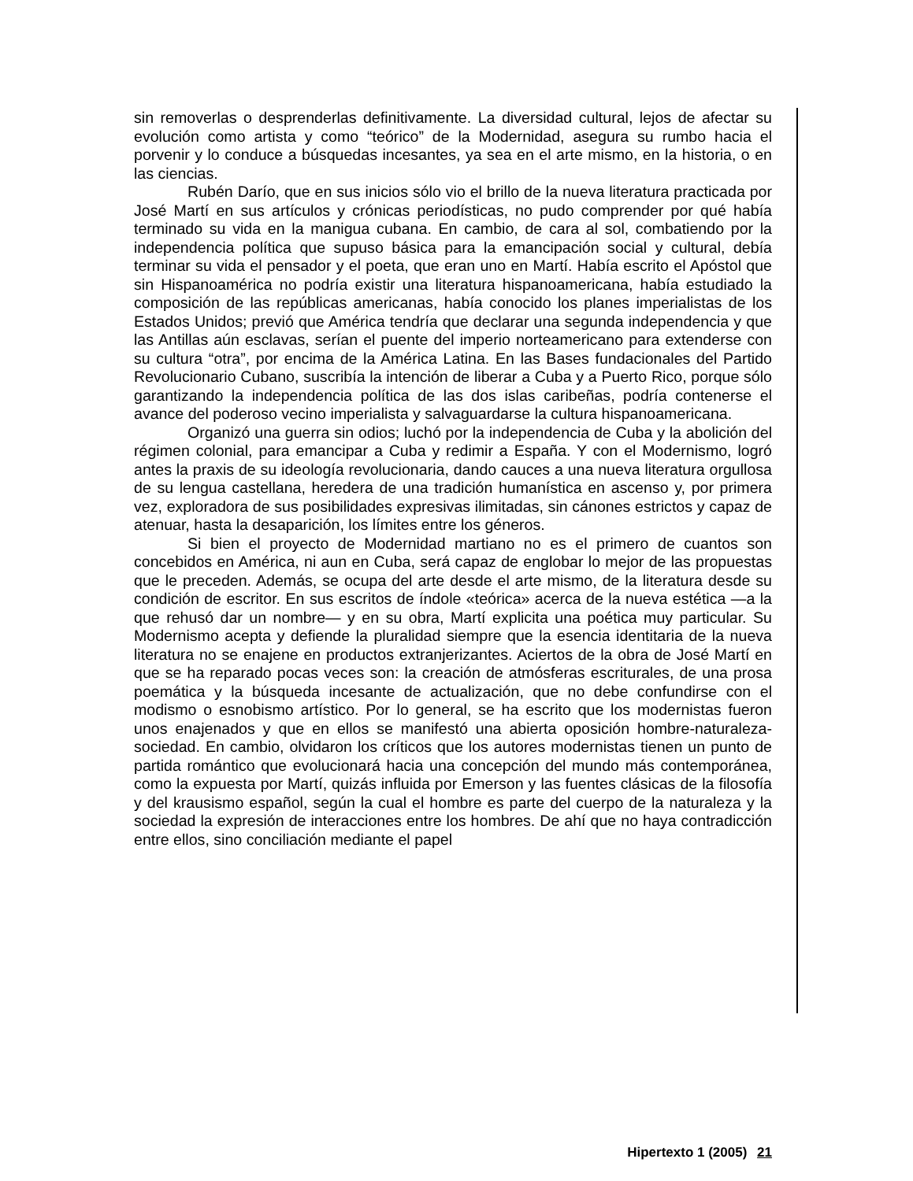sin removerlas o desprenderlas definitivamente. La diversidad cultural, lejos de afectar su evolución como artista y como “teórico” de la Modernidad, asegura su rumbo hacia el porvenir y lo conduce a búsquedas incesantes, ya sea en el arte mismo, en la historia, o en las ciencias.
Rubén Darío, que en sus inicios sólo vio el brillo de la nueva literatura practicada por José Martí en sus artículos y crónicas periodísticas, no pudo comprender por qué había terminado su vida en la manigua cubana. En cambio, de cara al sol, combatiendo por la independencia política que supuso básica para la emancipación social y cultural, debía terminar su vida el pensador y el poeta, que eran uno en Martí. Había escrito el Apóstol que sin Hispanoamérica no podría existir una literatura hispanoamericana, había estudiado la composición de las repúblicas americanas, había conocido los planes imperialistas de los Estados Unidos; previó que América tendría que declarar una segunda independencia y que las Antillas aún esclavas, serían el puente del imperio norteamericano para extenderse con su cultura “otra”, por encima de la América Latina. En las Bases fundacionales del Partido Revolucionario Cubano, suscribía la intención de liberar a Cuba y a Puerto Rico, porque sólo garantizando la independencia política de las dos islas caribeñas, podría contenerse el avance del poderoso vecino imperialista y salvaguardarse la cultura hispanoamericana.
Organizó una guerra sin odios; luchó por la independencia de Cuba y la abolición del régimen colonial, para emancipar a Cuba y redimir a España. Y con el Modernismo, logró antes la praxis de su ideología revolucionaria, dando cauces a una nueva literatura orgullosa de su lengua castellana, heredera de una tradición humanística en ascenso y, por primera vez, exploradora de sus posibilidades expresivas ilimitadas, sin cánones estrictos y capaz de atenuar, hasta la desaparición, los límites entre los géneros.
Si bien el proyecto de Modernidad martiano no es el primero de cuantos son concebidos en América, ni aun en Cuba, será capaz de englobar lo mejor de las propuestas que le preceden. Además, se ocupa del arte desde el arte mismo, de la literatura desde su condición de escritor. En sus escritos de índole «teórica» acerca de la nueva estética —a la que rehusó dar un nombre— y en su obra, Martí explicita una poética muy particular. Su Modernismo acepta y defiende la pluralidad siempre que la esencia identitaria de la nueva literatura no se enajene en productos extranjerizantes. Aciertos de la obra de José Martí en que se ha reparado pocas veces son: la creación de atmósferas escriturales, de una prosa poemática y la búsqueda incesante de actualización, que no debe confundirse con el modismo o esnobismo artístico. Por lo general, se ha escrito que los modernistas fueron unos enajenados y que en ellos se manifestó una abierta oposición hombre-naturaleza-sociedad. En cambio, olvidaron los críticos que los autores modernistas tienen un punto de partida romántico que evolucionará hacia una concepción del mundo más contemporánea, como la expuesta por Martí, quizás influida por Emerson y las fuentes clásicas de la filosofía y del krausismo español, según la cual el hombre es parte del cuerpo de la naturaleza y la sociedad la expresión de interacciones entre los hombres. De ahí que no haya contradicción entre ellos, sino conciliación mediante el papel
Hipertexto 1 (2005) 21